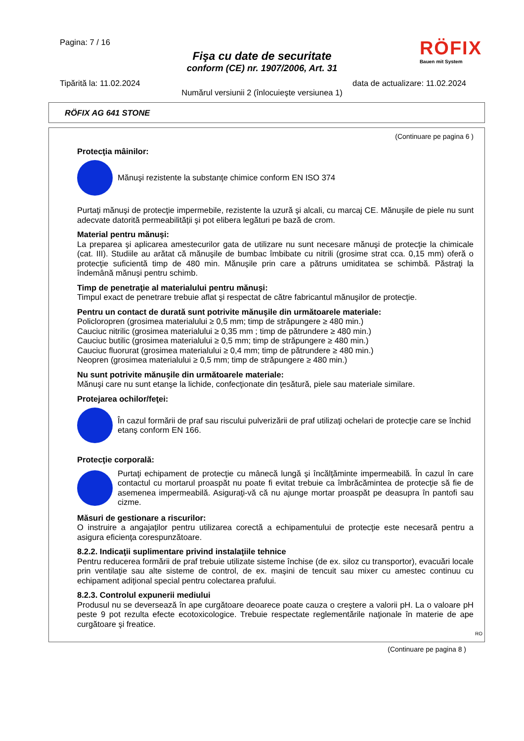Pagina: 7 / 16
Fişa cu date de securitate
conform (CE) nr. 1907/2006, Art. 31
RÖFIX
Bauen mit System
Tipărită la: 11.02.2024 data de actualizare: 11.02.2024
Numărul versiunii 2 (înlocuieşte versiunea 1)
RÖFIX AG 641 STONE
(Continuare pe pagina 6 )
Protecţia mâinilor:
Mănuşi rezistente la substanţe chimice conform EN ISO 374
Purtaţi mănuşi de protecţie impermebile, rezistente la uzură şi alcali, cu marcaj CE. Mănuşile de piele nu sunt adecvate datorită permeabilităţii şi pot elibera legături pe bază de crom.
Material pentru mănuşi:
La preparea şi aplicarea amestecurilor gata de utilizare nu sunt necesare mănuşi de protecţie la chimicale (cat. III). Studiile au arătat că mănuşile de bumbac îmbibate cu nitrili (grosime strat cca. 0,15 mm) oferă o protecţie suficientă timp de 480 min. Mănuşile prin care a pătruns umiditatea se schimbă. Păstraţi la îndemână mănuşi pentru schimb.
Timp de penetraţie al materialului pentru mănuşi:
Timpul exact de penetrare trebuie aflat şi respectat de către fabricantul mănuşilor de protecţie.
Pentru un contact de durată sunt potrivite mănuşile din următoarele materiale:
Policloropren (grosimea materialului ≥ 0,5 mm; timp de străpungere ≥ 480 min.)
Cauciuc nitrilic (grosimea materialului ≥ 0,35 mm ; timp de pătrundere ≥ 480 min.)
Cauciuc butilic (grosimea materialului ≥ 0,5 mm; timp de străpungere ≥ 480 min.)
Cauciuc fluorurat (grosimea materialului ≥ 0,4 mm; timp de pătrundere ≥ 480 min.)
Neopren (grosimea materialului ≥ 0,5 mm; timp de străpungere ≥ 480 min.)
Nu sunt potrivite mănuşile din următoarele materiale:
Mănuşi care nu sunt etanşe la lichide, confecţionate din ţesătură, piele sau materiale similare.
Protejarea ochilor/feţei:
În cazul formării de praf sau riscului pulverizării de praf utilizaţi ochelari de protecţie care se închid etanş conform EN 166.
Protecţie corporală:
Purtaţi echipament de protecţie cu mânecă lungă şi încălţăminte impermeabilă. În cazul în care contactul cu mortarul proaspăt nu poate fi evitat trebuie ca îmbrăcămintea de protecţie să fie de asemenea impermeabilă. Asiguraţi-vă că nu ajunge mortar proaspăt pe deasupra în pantofi sau cizme.
Măsuri de gestionare a riscurilor:
O instruire a angajaţilor pentru utilizarea corectă a echipamentului de protecţie este necesară pentru a asigura eficienţa corespunzătoare.
8.2.2. Indicaţii suplimentare privind instalaţiile tehnice
Pentru reducerea formării de praf trebuie utilizate sisteme închise (de ex. siloz cu transportor), evacuări locale prin ventilaţie sau alte sisteme de control, de ex. maşini de tencuit sau mixer cu amestec continuu cu echipament adiţional special pentru colectarea prafului.
8.2.3. Controlul expunerii mediului
Produsul nu se deversează în ape curgătoare deoarece poate cauza o creştere a valorii pH. La o valoare pH peste 9 pot rezulta efecte ecotoxicologice. Trebuie respectate reglementările naţionale în materie de ape curgătoare şi freatice.
RO
(Continuare pe pagina 8 )